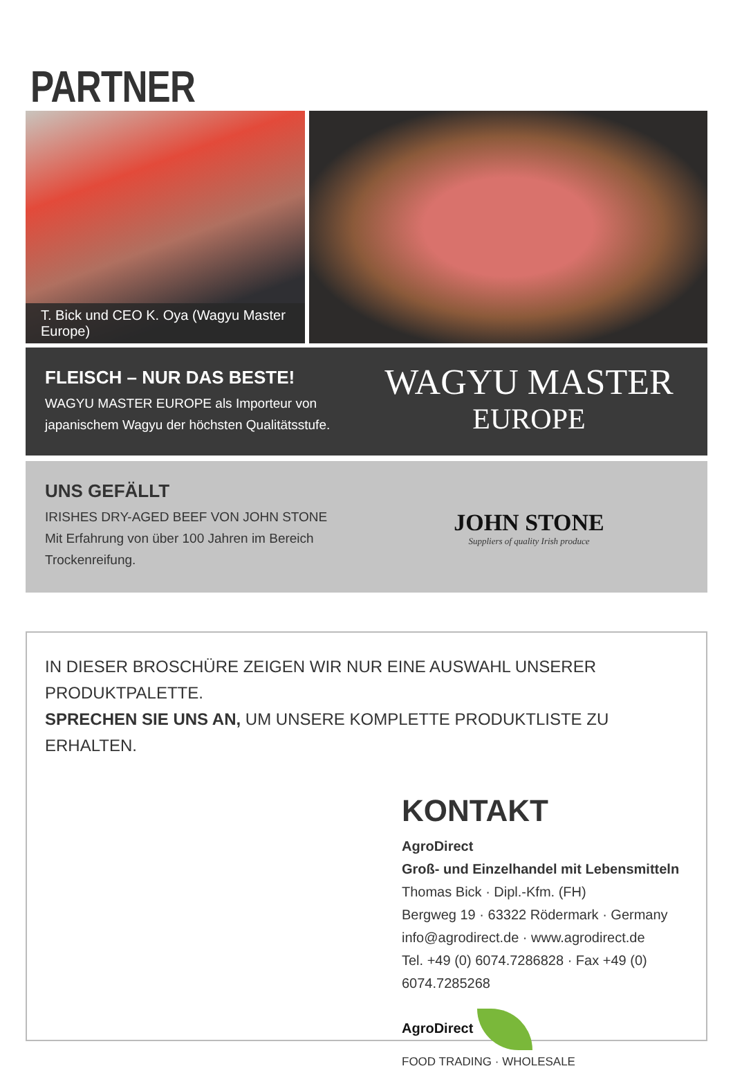PARTNER
T. Bick und CEO K. Oya (Wagyu Master Europe)
FLEISCH – NUR DAS BESTE!
WAGYU MASTER EUROPE als Importeur von
japanischem Wagyu der höchsten Qualitätsstufe.
WAGYU MASTER
EUROPE
UNS GEFÄLLT
IRISHES DRY-AGED BEEF VON JOHN STONE
Mit Erfahrung von über 100 Jahren im Bereich
Trockenreifung.
JOHN STONE
Suppliers of quality Irish produce
IN DIESER BROSCHÜRE ZEIGEN WIR NUR EINE AUSWAHL UNSERER PRODUKTPALETTE.
SPRECHEN SIE UNS AN, UM UNSERE KOMPLETTE PRODUKTLISTE ZU ERHALTEN.
KONTAKT
AgroDirect
Groß- und Einzelhandel mit Lebensmitteln
Thomas Bick · Dipl.-Kfm. (FH)
Bergweg 19 · 63322 Rödermark · Germany
info@agrodirect.de · www.agrodirect.de
Tel. +49 (0) 6074.7286828 · Fax +49 (0) 6074.7285268
AgroDirect
FOOD TRADING · WHOLESALE